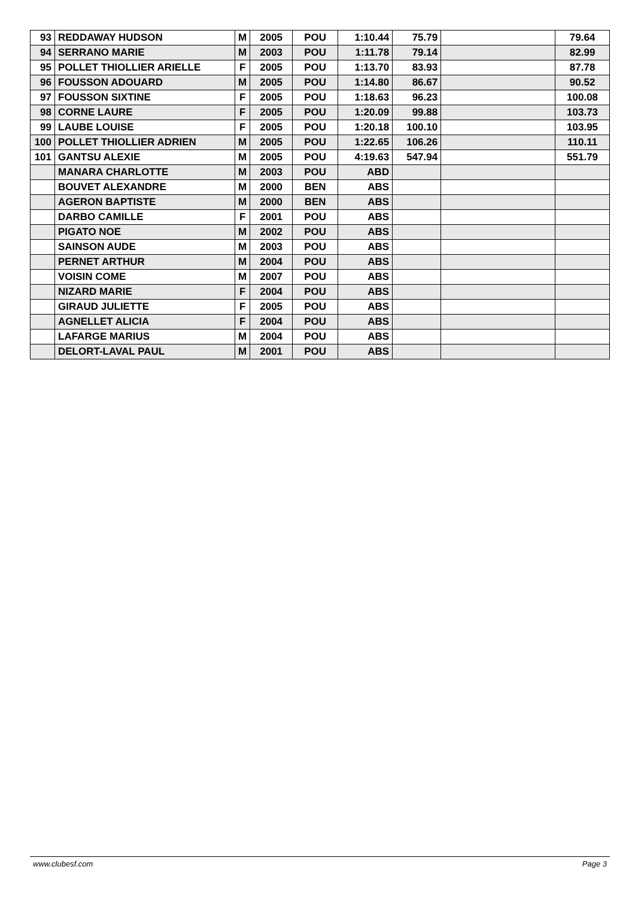| 93 | REDDAWAY HUDSON | M | 2005 | POU | 1:10.44 | 75.79 | | 79.64 |
| 94 | SERRANO MARIE | M | 2003 | POU | 1:11.78 | 79.14 | | 82.99 |
| 95 | POLLET THIOLLIER ARIELLE | F | 2005 | POU | 1:13.70 | 83.93 | | 87.78 |
| 96 | FOUSSON ADOUARD | M | 2005 | POU | 1:14.80 | 86.67 | | 90.52 |
| 97 | FOUSSON SIXTINE | F | 2005 | POU | 1:18.63 | 96.23 | | 100.08 |
| 98 | CORNE LAURE | F | 2005 | POU | 1:20.09 | 99.88 | | 103.73 |
| 99 | LAUBE LOUISE | F | 2005 | POU | 1:20.18 | 100.10 | | 103.95 |
| 100 | POLLET THIOLLIER ADRIEN | M | 2005 | POU | 1:22.65 | 106.26 | | 110.11 |
| 101 | GANTSU ALEXIE | M | 2005 | POU | 4:19.63 | 547.94 | | 551.79 |
| | MANARA CHARLOTTE | M | 2003 | POU | ABD | | | |
| | BOUVET ALEXANDRE | M | 2000 | BEN | ABS | | | |
| | AGERON BAPTISTE | M | 2000 | BEN | ABS | | | |
| | DARBO CAMILLE | F | 2001 | POU | ABS | | | |
| | PIGATO NOE | M | 2002 | POU | ABS | | | |
| | SAINSON AUDE | M | 2003 | POU | ABS | | | |
| | PERNET ARTHUR | M | 2004 | POU | ABS | | | |
| | VOISIN COME | M | 2007 | POU | ABS | | | |
| | NIZARD MARIE | F | 2004 | POU | ABS | | | |
| | GIRAUD JULIETTE | F | 2005 | POU | ABS | | | |
| | AGNELLET ALICIA | F | 2004 | POU | ABS | | | |
| | LAFARGE MARIUS | M | 2004 | POU | ABS | | | |
| | DELORT-LAVAL PAUL | M | 2001 | POU | ABS | | | |
www.clubesf.com Page 3